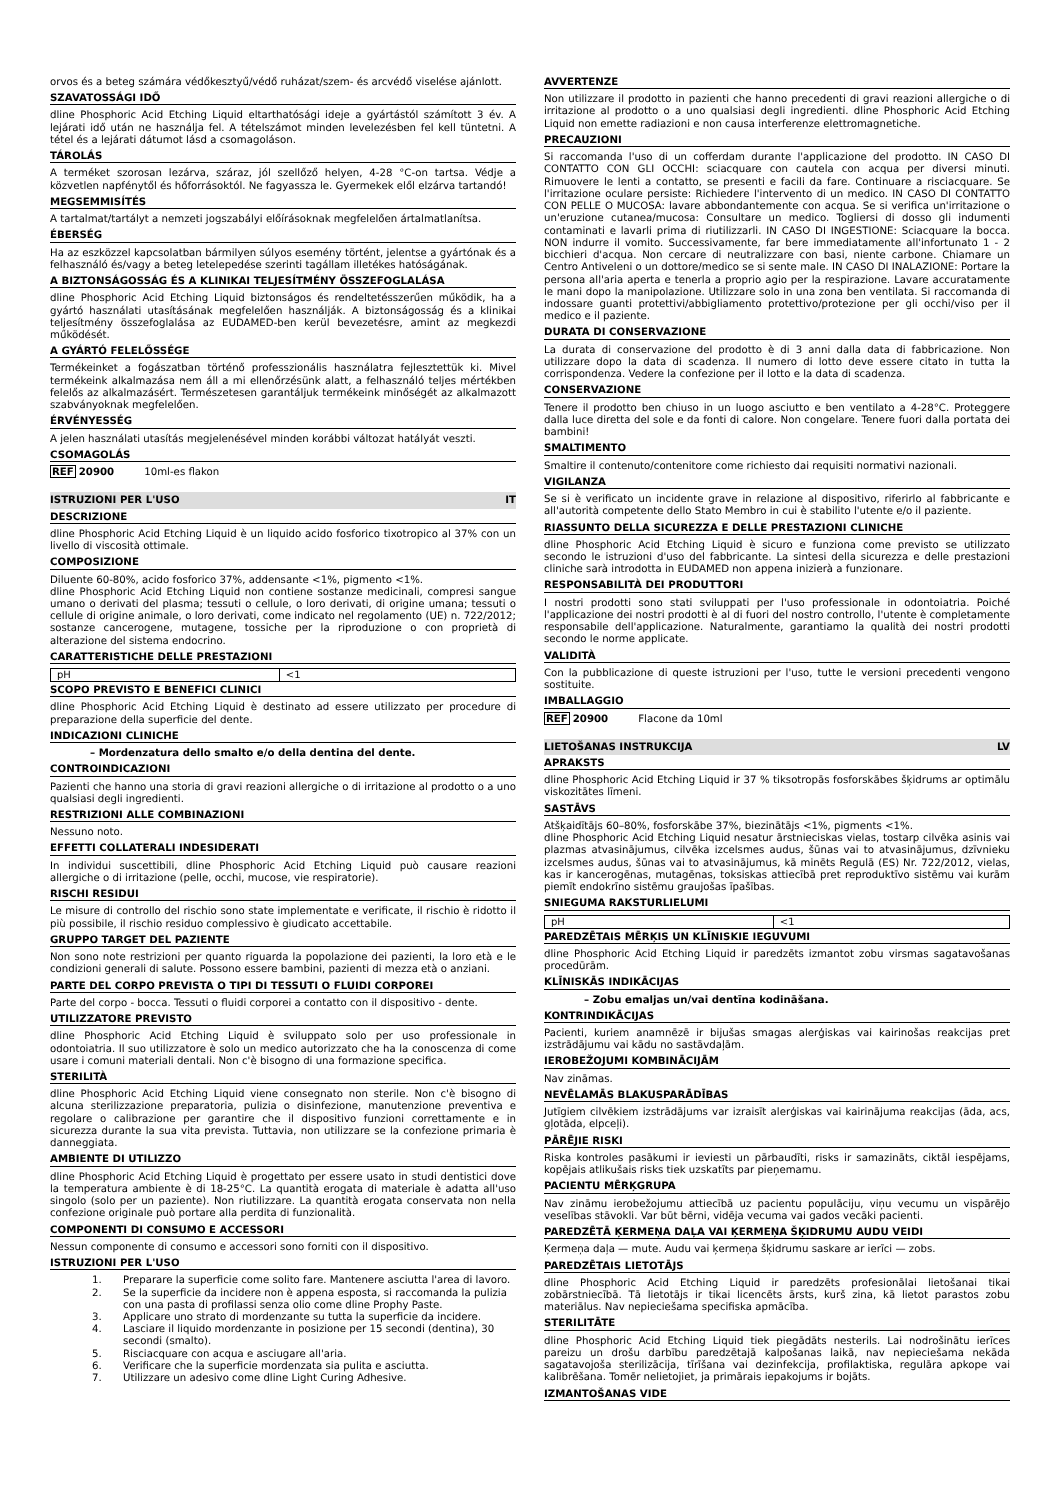orvos és a beteg számára védőkesztyű/védő ruházat/szem- és arcvédő viselése ajánlott.
SZAVATOSSÁGI IDŐ
dline Phosphoric Acid Etching Liquid eltarthatósági ideje a gyártástól számított 3 év. A lejárati idő után ne használja fel. A tételszámot minden levelezésben fel kell tüntetni. A tétel és a lejárati dátumot lásd a csomagoláson.
TÁROLÁS
A terméket szorosan lezárva, száraz, jól szellőző helyen, 4-28 °C-on tartsa. Védje a közvetlen napfénytől és hőforrásoktól. Ne fagyassza le. Gyermekek elől elzárva tartandó!
MEGSEMMISÍTÉS
A tartalmat/tartályt a nemzeti jogszabályi előírásoknak megfelelően ártalmatlanítsa.
ÉBERSÉG
Ha az eszközzel kapcsolatban bármilyen súlyos esemény történt, jelentse a gyártónak és a felhasználó és/vagy a beteg letelepedése szerinti tagállam illetékes hatóságának.
A BIZTONSÁGOSSÁG ÉS A KLINIKAI TELJESÍTMÉNY ÖSSZEFOGLALÁSA
dline Phosphoric Acid Etching Liquid biztonságos és rendeltetésszerűen működik, ha a gyártó használati utasításának megfelelően használják. A biztonságosság és a klinikai teljesítmény összefoglalása az EUDAMED-ben kerül bevezetésre, amint az megkezdi működését.
A GYÁRTÓ FELELŐSSÉGE
Termékeinket a fogászatban történő professzionális használatra fejlesztettük ki. Mivel termékeink alkalmazása nem áll a mi ellenőrzésünk alatt, a felhasználó teljes mértékben felelős az alkalmazásért. Természetesen garantáljuk termékeink minőségét az alkalmazott szabványoknak megfelelően.
ÉRVÉNYESSÉG
A jelen használati utasítás megjelenésével minden korábbi változat hatályát veszti.
CSOMAGOLÁS
REF 20900 10ml-es flakon
ISTRUZIONI PER L'USO IT
DESCRIZIONE
dline Phosphoric Acid Etching Liquid è un liquido acido fosforico tixotropico al 37% con un livello di viscosità ottimale.
COMPOSIZIONE
Diluente 60-80%, acido fosforico 37%, addensante <1%, pigmento <1%.
dline Phosphoric Acid Etching Liquid non contiene sostanze medicinali, compresi sangue umano o derivati del plasma; tessuti o cellule, o loro derivati, di origine umana; tessuti o cellule di origine animale, o loro derivati, come indicato nel regolamento (UE) n. 722/2012; sostanze cancerogene, mutagene, tossiche per la riproduzione o con proprietà di alterazione del sistema endocrino.
CARATTERISTICHE DELLE PRESTAZIONI
| pH | <1 |
SCOPO PREVISTO E BENEFICI CLINICI
dline Phosphoric Acid Etching Liquid è destinato ad essere utilizzato per procedure di preparazione della superficie del dente.
INDICAZIONI CLINICHE
– Mordenzatura dello smalto e/o della dentina del dente.
CONTROINDICAZIONI
Pazienti che hanno una storia di gravi reazioni allergiche o di irritazione al prodotto o a uno qualsiasi degli ingredienti.
RESTRIZIONI ALLE COMBINAZIONI
Nessuno noto.
EFFETTI COLLATERALI INDESIDERATI
In individui suscettibili, dline Phosphoric Acid Etching Liquid può causare reazioni allergiche o di irritazione (pelle, occhi, mucose, vie respiratorie).
RISCHI RESIDUI
Le misure di controllo del rischio sono state implementate e verificate, il rischio è ridotto il più possibile, il rischio residuo complessivo è giudicato accettabile.
GRUPPO TARGET DEL PAZIENTE
Non sono note restrizioni per quanto riguarda la popolazione dei pazienti, la loro età e le condizioni generali di salute. Possono essere bambini, pazienti di mezza età o anziani.
PARTE DEL CORPO PREVISTA O TIPI DI TESSUTI O FLUIDI CORPOREI
Parte del corpo - bocca. Tessuti o fluidi corporei a contatto con il dispositivo - dente.
UTILIZZATORE PREVISTO
dline Phosphoric Acid Etching Liquid è sviluppato solo per uso professionale in odontoiatria. Il suo utilizzatore è solo un medico autorizzato che ha la conoscenza di come usare i comuni materiali dentali. Non c'è bisogno di una formazione specifica.
STERILITÀ
dline Phosphoric Acid Etching Liquid viene consegnato non sterile. Non c'è bisogno di alcuna sterilizzazione preparatoria, pulizia o disinfezione, manutenzione preventiva e regolare o calibrazione per garantire che il dispositivo funzioni correttamente e in sicurezza durante la sua vita prevista. Tuttavia, non utilizzare se la confezione primaria è danneggiata.
AMBIENTE DI UTILIZZO
dline Phosphoric Acid Etching Liquid è progettato per essere usato in studi dentistici dove la temperatura ambiente è di 18-25°C. La quantità erogata di materiale è adatta all'uso singolo (solo per un paziente). Non riutilizzare. La quantità erogata conservata non nella confezione originale può portare alla perdita di funzionalità.
COMPONENTI DI CONSUMO E ACCESSORI
Nessun componente di consumo e accessori sono forniti con il dispositivo.
ISTRUZIONI PER L'USO
1. Preparare la superficie come solito fare. Mantenere asciutta l'area di lavoro.
2. Se la superficie da incidere non è appena esposta, si raccomanda la pulizia con una pasta di profilassi senza olio come dline Prophy Paste.
3. Applicare uno strato di mordenzante su tutta la superficie da incidere.
4. Lasciare il liquido mordenzante in posizione per 15 secondi (dentina), 30 secondi (smalto).
5. Risciacquare con acqua e asciugare all'aria.
6. Verificare che la superficie mordenzata sia pulita e asciutta.
7. Utilizzare un adesivo come dline Light Curing Adhesive.
AVVERTENZE
Non utilizzare il prodotto in pazienti che hanno precedenti di gravi reazioni allergiche o di irritazione al prodotto o a uno qualsiasi degli ingredienti. dline Phosphoric Acid Etching Liquid non emette radiazioni e non causa interferenze elettromagnetiche.
PRECAUZIONI
Si raccomanda l'uso di un cofferdam durante l'applicazione del prodotto. IN CASO DI CONTATTO CON GLI OCCHI: sciacquare con cautela con acqua per diversi minuti. Rimuovere le lenti a contatto, se presenti e facili da fare. Continuare a risciacquare. Se l'irritazione oculare persiste: Richiedere l'intervento di un medico. IN CASO DI CONTATTO CON PELLE O MUCOSA: lavare abbondantemente con acqua. Se si verifica un'irritazione o un'eruzione cutanea/mucosa: Consultare un medico. Togliersi di dosso gli indumenti contaminati e lavarli prima di riutilizzarli. IN CASO DI INGESTIONE: Sciacquare la bocca. NON indurre il vomito. Successivamente, far bere immediatamente all'infortunato 1 - 2 bicchieri d'acqua. Non cercare di neutralizzare con basi, niente carbone. Chiamare un Centro Antiveleni o un dottore/medico se si sente male. IN CASO DI INALAZIONE: Portare la persona all'aria aperta e tenerla a proprio agio per la respirazione. Lavare accuratamente le mani dopo la manipolazione. Utilizzare solo in una zona ben ventilata. Si raccomanda di indossare guanti protettivi/abbigliamento protettivo/protezione per gli occhi/viso per il medico e il paziente.
DURATA DI CONSERVAZIONE
La durata di conservazione del prodotto è di 3 anni dalla data di fabbricazione. Non utilizzare dopo la data di scadenza. Il numero di lotto deve essere citato in tutta la corrispondenza. Vedere la confezione per il lotto e la data di scadenza.
CONSERVAZIONE
Tenere il prodotto ben chiuso in un luogo asciutto e ben ventilato a 4-28°C. Proteggere dalla luce diretta del sole e da fonti di calore. Non congelare. Tenere fuori dalla portata dei bambini!
SMALTIMENTO
Smaltire il contenuto/contenitore come richiesto dai requisiti normativi nazionali.
VIGILANZA
Se si è verificato un incidente grave in relazione al dispositivo, riferirlo al fabbricante e all'autorità competente dello Stato Membro in cui è stabilito l'utente e/o il paziente.
RIASSUNTO DELLA SICUREZZA E DELLE PRESTAZIONI CLINICHE
dline Phosphoric Acid Etching Liquid è sicuro e funziona come previsto se utilizzato secondo le istruzioni d'uso del fabbricante. La sintesi della sicurezza e delle prestazioni cliniche sarà introdotta in EUDAMED non appena inizierà a funzionare.
RESPONSABILITÀ DEI PRODUTTORI
I nostri prodotti sono stati sviluppati per l'uso professionale in odontoiatria. Poiché l'applicazione dei nostri prodotti è al di fuori del nostro controllo, l'utente è completamente responsabile dell'applicazione. Naturalmente, garantiamo la qualità dei nostri prodotti secondo le norme applicate.
VALIDITÀ
Con la pubblicazione di queste istruzioni per l'uso, tutte le versioni precedenti vengono sostituite.
IMBALLAGGIO
REF 20900 Flacone da 10ml
LIETOŠANAS INSTRUKCIJA LV
APRAKSTS
dline Phosphoric Acid Etching Liquid ir 37 % tiksotropās fosforskābes šķidrums ar optimālu viskozitātes līmeni.
SASTĀVS
Atšķaidītājs 60–80%, fosforskābe 37%, biezinātājs <1%, pigments <1%.
dline Phosphoric Acid Etching Liquid nesatur ārstnieciskas vielas, tostarp cilvēka asinis vai plazmas atvasinājumus, cilvēka izcelsmes audus, šūnas vai to atvasinājumus, dzīvnieku izcelsmes audus, šūnas vai to atvasinājumus, kā minēts Regulā (ES) Nr. 722/2012, vielas, kas ir kancerogēnas, mutagēnas, toksiskas attiecībā pret reproduktīvo sistēmu vai kurām piemīt endokrīno sistēmu graujošas īpašības.
SNIEGUMA RAKSTURLIELUMI
| pH | <1 |
PAREDZĒTAIS MĒRĶIS UN KLĪNISKIE IEGUVUMI
dline Phosphoric Acid Etching Liquid ir paredzēts izmantot zobu virsmas sagatavošanas procedūrām.
KLĪNISKĀS INDIKĀCIJAS
– Zobu emaljas un/vai dentīna kodināšana.
KONTRINDIKĀCIJAS
Pacienti, kuriem anamnēzē ir bijušas smagas alerģiskas vai kairinošas reakcijas pret izstrādājumu vai kādu no sastāvdaļām.
IEROBEŽOJUMI KOMBINĀCIJĀM
Nav zināmas.
NEVĒLAMĀS BLAKUSPARĀDĪBAS
Jutīgiem cilvēkiem izstrādājums var izraisīt alerģiskas vai kairinājuma reakcijas (āda, acs, gļotāda, elpceļi).
PĀRĒJIE RISKI
Riska kontroles pasākumi ir ieviesti un pārbaudīti, risks ir samazināts, ciktāl iespējams, kopējais atlikušais risks tiek uzskatīts par pieņemamu.
PACIENTU MĒRĶGRUPA
Nav zināmu ierobežojumu attiecībā uz pacientu populāciju, viņu vecumu un vispārējo veselības stāvokli. Var būt bērni, vidēja vecuma vai gados vecāki pacienti.
PAREDZĒTĀ ĶERMEŅA DAĻA VAI ĶERMEŅA ŠĶIDRUMU AUDU VEIDI
Ķermeņa daļa — mute. Audu vai ķermeņa šķidrumu saskare ar ierīci — zobs.
PAREDZĒTAIS LIETOTĀJS
dline Phosphoric Acid Etching Liquid ir paredzēts profesionālai lietošanai tikai zobārstniecībā. Tā lietotājs ir tikai licencēts ārsts, kurš zina, kā lietot parastos zobu materiālus. Nav nepieciešama specifiska apmācība.
STERILITĀTE
dline Phosphoric Acid Etching Liquid tiek piegādāts nesterils. Lai nodrošinātu ierīces pareizu un drošu darbību paredzētajā kalpošanas laikā, nav nepieciešama nekāda sagatavojoša sterilizācija, tīrīšana vai dezinfekcija, profilaktiska, regulāra apkope vai kalibrēšana. Tomēr nelietojiet, ja primārais iepakojums ir bojāts.
IZMANTOŠANAS VIDE